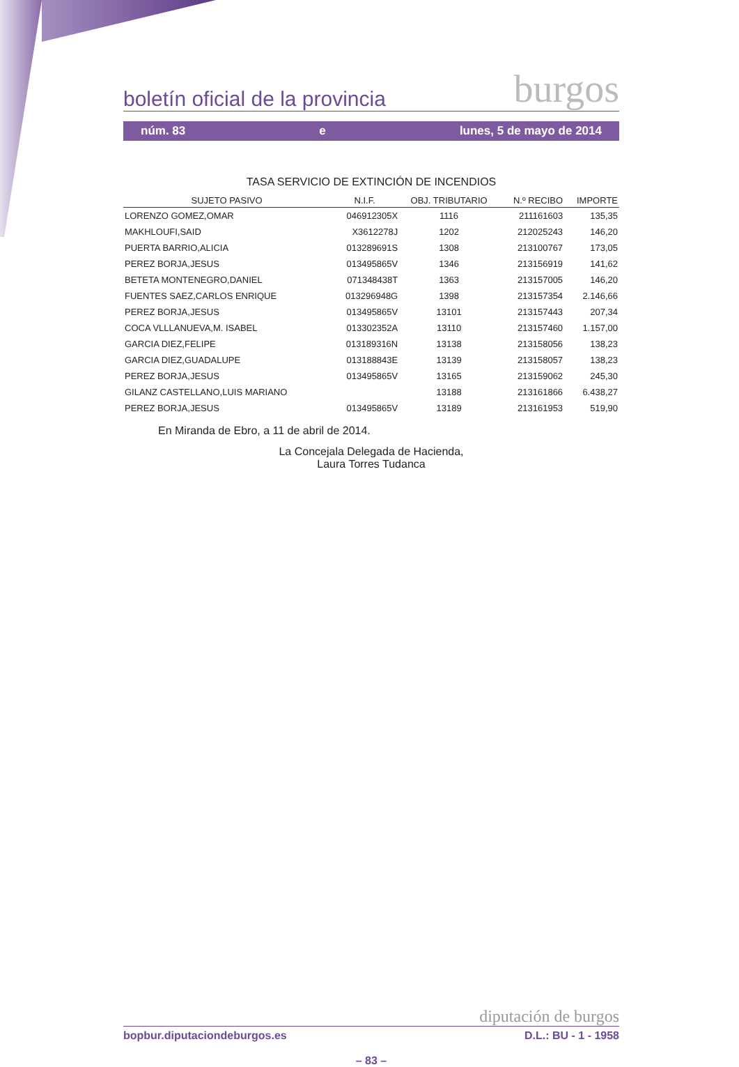boletín oficial de la provincia burgos
núm. 83 e lunes, 5 de mayo de 2014
TASA SERVICIO DE EXTINCIÓN DE INCENDIOS
| SUJETO PASIVO | N.I.F. | OBJ. TRIBUTARIO | N.º RECIBO | IMPORTE |
| --- | --- | --- | --- | --- |
| LORENZO GOMEZ,OMAR | 046912305X | 1116 | 211161603 | 135,35 |
| MAKHLOUFI,SAID | X3612278J | 1202 | 212025243 | 146,20 |
| PUERTA BARRIO,ALICIA | 013289691S | 1308 | 213100767 | 173,05 |
| PEREZ BORJA,JESUS | 013495865V | 1346 | 213156919 | 141,62 |
| BETETA MONTENEGRO,DANIEL | 071348438T | 1363 | 213157005 | 146,20 |
| FUENTES SAEZ,CARLOS ENRIQUE | 013296948G | 1398 | 213157354 | 2.146,66 |
| PEREZ BORJA,JESUS | 013495865V | 13101 | 213157443 | 207,34 |
| COCA VLLLANUEVA,M. ISABEL | 013302352A | 13110 | 213157460 | 1.157,00 |
| GARCIA DIEZ,FELIPE | 013189316N | 13138 | 213158056 | 138,23 |
| GARCIA DIEZ,GUADALUPE | 013188843E | 13139 | 213158057 | 138,23 |
| PEREZ BORJA,JESUS | 013495865V | 13165 | 213159062 | 245,30 |
| GILANZ CASTELLANO,LUIS MARIANO | | 13188 | 213161866 | 6.438,27 |
| PEREZ BORJA,JESUS | 013495865V | 13189 | 213161953 | 519,90 |
En Miranda de Ebro, a 11 de abril de 2014.
La Concejala Delegada de Hacienda,
Laura Torres Tudanca
diputación de burgos
bopbur.diputaciondeburgos.es D.L.: BU - 1 - 1958
– 83 –